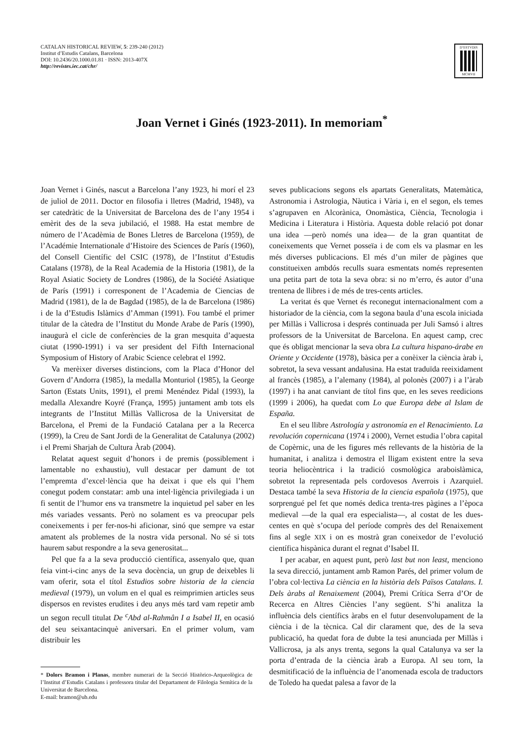CATALAN HISTORICAL REVIEW, 5: 239-240 (2012)
Institut d’Estudis Catalans, Barcelona
DOI: 10.2436/20.1000.01.81 · ISSN: 2013-407X
http://revistes.iec.cat/chr/
D’ESTVDIS
MCMVII
Joan Vernet i Ginés (1923-2011). In memoriam<sup>*</sup>
Joan Vernet i Ginés, nascut a Barcelona l’any 1923, hi morí el 23 de juliol de 2011. Doctor en filosofia i lletres (Madrid, 1948), va ser catedràtic de la Universitat de Barcelona des de l’any 1954 i emèrit des de la seva jubilació, el 1988. Ha estat membre de número de l’Acadèmia de Bones Lletres de Barcelona (1959), de l’Académie Internationale d’Histoire des Sciences de París (1960), del Consell Científic del CSIC (1978), de l’Institut d’Estudis Catalans (1978), de la Real Academia de la Historia (1981), de la Royal Asiatic Society de Londres (1986), de la Société Asiatique de París (1991) i corresponent de l’Academia de Ciencias de Madrid (1981), de la de Bagdad (1985), de la de Barcelona (1986) i de la d’Estudis Islàmics d’Amman (1991). Fou també el primer titular de la càtedra de l’Institut du Monde Arabe de París (1990), inaugurà el cicle de conferències de la gran mesquita d’aquesta ciutat (1990-1991) i va ser president del Fifth Internacional Symposium of History of Arabic Science celebrat el 1992.
Va merèixer diverses distincions, com la Placa d’Honor del Govern d’Andorra (1985), la medalla Monturiol (1985), la George Sarton (Estats Units, 1991), el premi Menéndez Pidal (1993), la medalla Alexandre Koyré (França, 1995) juntament amb tots els integrants de l’Institut Millàs Vallicrosa de la Universitat de Barcelona, el Premi de la Fundació Catalana per a la Recerca (1999), la Creu de Sant Jordi de la Generalitat de Catalunya (2002) i el Premi Sharjah de Cultura Àrab (2004).
Relatat aquest seguit d’honors i de premis (possiblement i lamentable no exhaustiu), vull destacar per damunt de tot l’empremta d’excel·lència que ha deixat i que els qui l’hem conegut podem constatar: amb una intel·ligència privilegiada i un fi sentit de l’humor ens va transmetre la inquietud pel saber en les més variades vessants. Però no solament es va preocupar pels coneixements i per fer-nos-hi aficionar, sinó que sempre va estar amatent als problemes de la nostra vida personal. No sé si tots haurem sabut respondre a la seva generositat...
Pel que fa a la seva producció científica, assenyalo que, quan feia vint-i-cinc anys de la seva docència, un grup de deixebles li vam oferir, sota el títol Estudios sobre historia de la ciencia medieval (1979), un volum en el qual es reimprimien articles seus dispersos en revistes erudites i deu anys més tard vam repetir amb un segon recull titulat De <sup>c</sup>Abd al-Rahmân I a Isabel II, en ocasió del seu seixantacinquè aniversari. En el primer volum, vam distribuir les
* Dolors Bramon i Planas, membre numerari de la Secció Històrico-Arqueològica de l’Institut d’Estudis Catalans i professora titular del Departament de Filologia Semítica de la Universitat de Barcelona.
E-mail: bramon@ub.edu
seves publicacions segons els apartats Generalitats, Matemàtica, Astronomia i Astrologia, Nàutica i Vària i, en el segon, els temes s’agrupaven en Alcorànica, Onomàstica, Ciència, Tecnologia i Medicina i Literatura i Història. Aquesta doble relació pot donar una idea —però només una idea— de la gran quantitat de coneixements que Vernet posseïa i de com els va plasmar en les més diverses publicacions. El més d’un miler de pàgines que constitueixen ambdós reculls suara esmentats només representen una petita part de tota la seva obra: si no m’erro, és autor d’una trentena de llibres i de més de tres-cents articles.
La veritat és que Vernet és reconegut internacionalment com a historiador de la ciència, com la segona baula d’una escola iniciada per Millàs i Vallicrosa i després continuada per Juli Samsó i altres professors de la Universitat de Barcelona. En aquest camp, crec que és obligat mencionar la seva obra La cultura hispano-árabe en Oriente y Occidente (1978), bàsica per a conèixer la ciència àrab i, sobretot, la seva vessant andalusina. Ha estat traduïda reeixidament al francès (1985), a l’alemany (1984), al polonès (2007) i a l’àrab (1997) i ha anat canviant de títol fins que, en les seves reedicions (1999 i 2006), ha quedat com Lo que Europa debe al Islam de España.
En el seu llibre Astrología y astronomía en el Renacimiento. La revolución copernicana (1974 i 2000), Vernet estudia l’obra capital de Copèrnic, una de les figures més rellevants de la història de la humanitat, i analitza i demostra el lligam existent entre la seva teoria heliocèntrica i la tradició cosmològica araboislàmica, sobretot la representada pels cordovesos Averrois i Azarquiel. Destaca també la seva Historia de la ciencia española (1975), que sorprengué pel fet que només dedica trenta-tres pàgines a l’època medieval —de la qual era especialista—, al costat de les dues-centes en què s’ocupa del període comprès des del Renaixement fins al segle XIX i on es mostrà gran coneixedor de l’evolució científica hispànica durant el regnat d’Isabel II.
I per acabar, en aquest punt, però last but non least, menciono la seva direcció, juntament amb Ramon Parés, del primer volum de l’obra col·lectiva La ciència en la història dels Països Catalans. I. Dels àrabs al Renaixement (2004), Premi Crítica Serra d’Or de Recerca en Altres Ciències l’any següent. S’hi analitza la influència dels científics àrabs en el futur desenvolupament de la ciència i de la tècnica. Cal dir clarament que, des de la seva publicació, ha quedat fora de dubte la tesi anunciada per Millàs i Vallicrosa, ja als anys trenta, segons la qual Catalunya va ser la porta d’entrada de la ciència àrab a Europa. Al seu torn, la desmitificació de la influència de l’anomenada escola de traductors de Toledo ha quedat palesa a favor de la